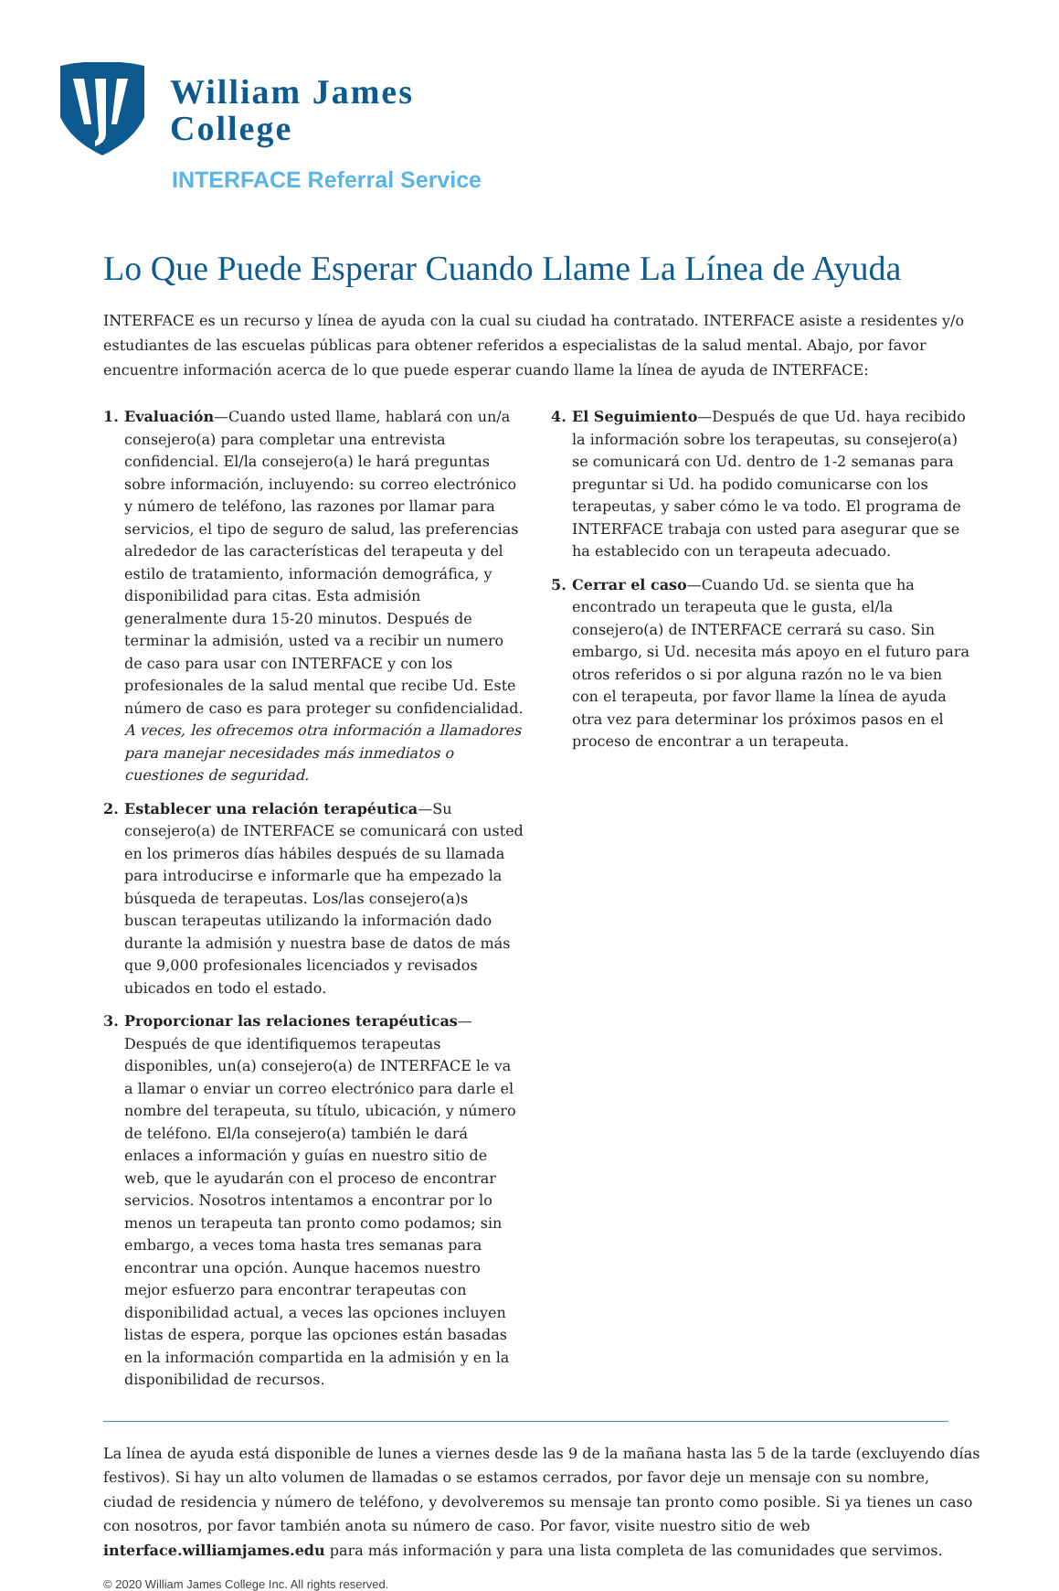William James
College
INTERFACE Referral Service
Lo Que Puede Esperar Cuando Llame La Línea de Ayuda
INTERFACE es un recurso y línea de ayuda con la cual su ciudad ha contratado. INTERFACE asiste a residentes y/o estudiantes de las escuelas públicas para obtener referidos a especialistas de la salud mental. Abajo, por favor encuentre información acerca de lo que puede esperar cuando llame la línea de ayuda de INTERFACE:
1. Evaluación—Cuando usted llame, hablará con un/a consejero(a) para completar una entrevista confidencial. El/la consejero(a) le hará preguntas sobre información, incluyendo: su correo electrónico y número de teléfono, las razones por llamar para servicios, el tipo de seguro de salud, las preferencias alrededor de las características del terapeuta y del estilo de tratamiento, información demográfica, y disponibilidad para citas. Esta admisión generalmente dura 15-20 minutos. Después de terminar la admisión, usted va a recibir un numero de caso para usar con INTERFACE y con los profesionales de la salud mental que recibe Ud. Este número de caso es para proteger su confidencialidad. A veces, les ofrecemos otra información a llamadores para manejar necesidades más inmediatos o cuestiones de seguridad.
2. Establecer una relación terapéutica—Su consejero(a) de INTERFACE se comunicará con usted en los primeros días hábiles después de su llamada para introducirse e informarle que ha empezado la búsqueda de terapeutas. Los/las consejero(a)s buscan terapeutas utilizando la información dado durante la admisión y nuestra base de datos de más que 9,000 profesionales licenciados y revisados ubicados en todo el estado.
3. Proporcionar las relaciones terapéuticas—Después de que identifiquemos terapeutas disponibles, un(a) consejero(a) de INTERFACE le va a llamar o enviar un correo electrónico para darle el nombre del terapeuta, su título, ubicación, y número de teléfono. El/la consejero(a) también le dará enlaces a información y guías en nuestro sitio de web, que le ayudarán con el proceso de encontrar servicios. Nosotros intentamos a encontrar por lo menos un terapeuta tan pronto como podamos; sin embargo, a veces toma hasta tres semanas para encontrar una opción. Aunque hacemos nuestro mejor esfuerzo para encontrar terapeutas con disponibilidad actual, a veces las opciones incluyen listas de espera, porque las opciones están basadas en la información compartida en la admisión y en la disponibilidad de recursos.
4. El Seguimiento—Después de que Ud. haya recibido la información sobre los terapeutas, su consejero(a) se comunicará con Ud. dentro de 1-2 semanas para preguntar si Ud. ha podido comunicarse con los terapeutas, y saber cómo le va todo. El programa de INTERFACE trabaja con usted para asegurar que se ha establecido con un terapeuta adecuado.
5. Cerrar el caso—Cuando Ud. se sienta que ha encontrado un terapeuta que le gusta, el/la consejero(a) de INTERFACE cerrará su caso. Sin embargo, si Ud. necesita más apoyo en el futuro para otros referidos o si por alguna razón no le va bien con el terapeuta, por favor llame la línea de ayuda otra vez para determinar los próximos pasos en el proceso de encontrar a un terapeuta.
La línea de ayuda está disponible de lunes a viernes desde las 9 de la mañana hasta las 5 de la tarde (excluyendo días festivos). Si hay un alto volumen de llamadas o se estamos cerrados, por favor deje un mensaje con su nombre, ciudad de residencia y número de teléfono, y devolveremos su mensaje tan pronto como posible. Si ya tienes un caso con nosotros, por favor también anota su número de caso. Por favor, visite nuestro sitio de web interface.williamjames.edu para más información y para una lista completa de las comunidades que servimos.
© 2020 William James College Inc. All rights reserved.